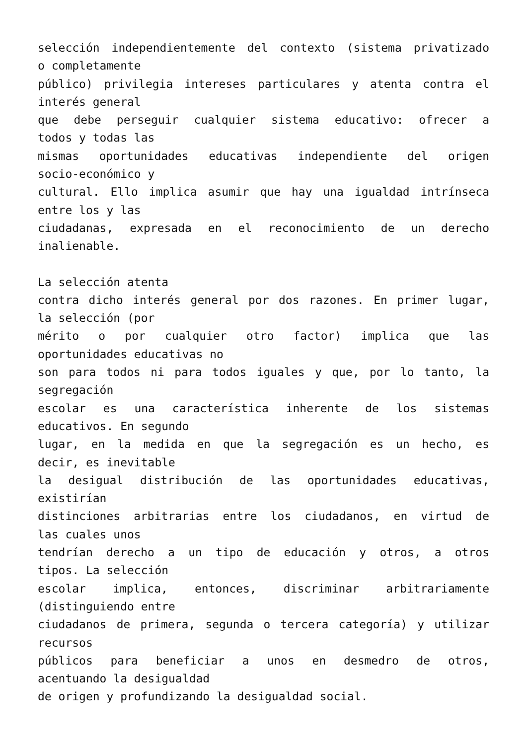selección independientemente del contexto (sistema privatizado
o completamente
público) privilegia intereses particulares y atenta contra el
interés general
que debe perseguir cualquier sistema educativo: ofrecer a
todos y todas las
mismas oportunidades educativas independiente del origen
socio-económico y
cultural. Ello implica asumir que hay una igualdad intrínseca
entre los y las
ciudadanas, expresada en el reconocimiento de un derecho
inalienable.
La selección atenta
contra dicho interés general por dos razones. En primer lugar,
la selección (por
mérito o por cualquier otro factor) implica que las
oportunidades educativas no
son para todos ni para todos iguales y que, por lo tanto, la
segregación
escolar es una característica inherente de los sistemas
educativos. En segundo
lugar, en la medida en que la segregación es un hecho, es
decir, es inevitable
la desigual distribución de las oportunidades educativas,
existirían
distinciones arbitrarias entre los ciudadanos, en virtud de
las cuales unos
tendrían derecho a un tipo de educación y otros, a otros
tipos. La selección
escolar implica, entonces, discriminar arbitrariamente
(distinguiendo entre
ciudadanos de primera, segunda o tercera categoría) y utilizar
recursos
públicos para beneficiar a unos en desmedro de otros,
acentuando la desigualdad
de origen y profundizando la desigualdad social.